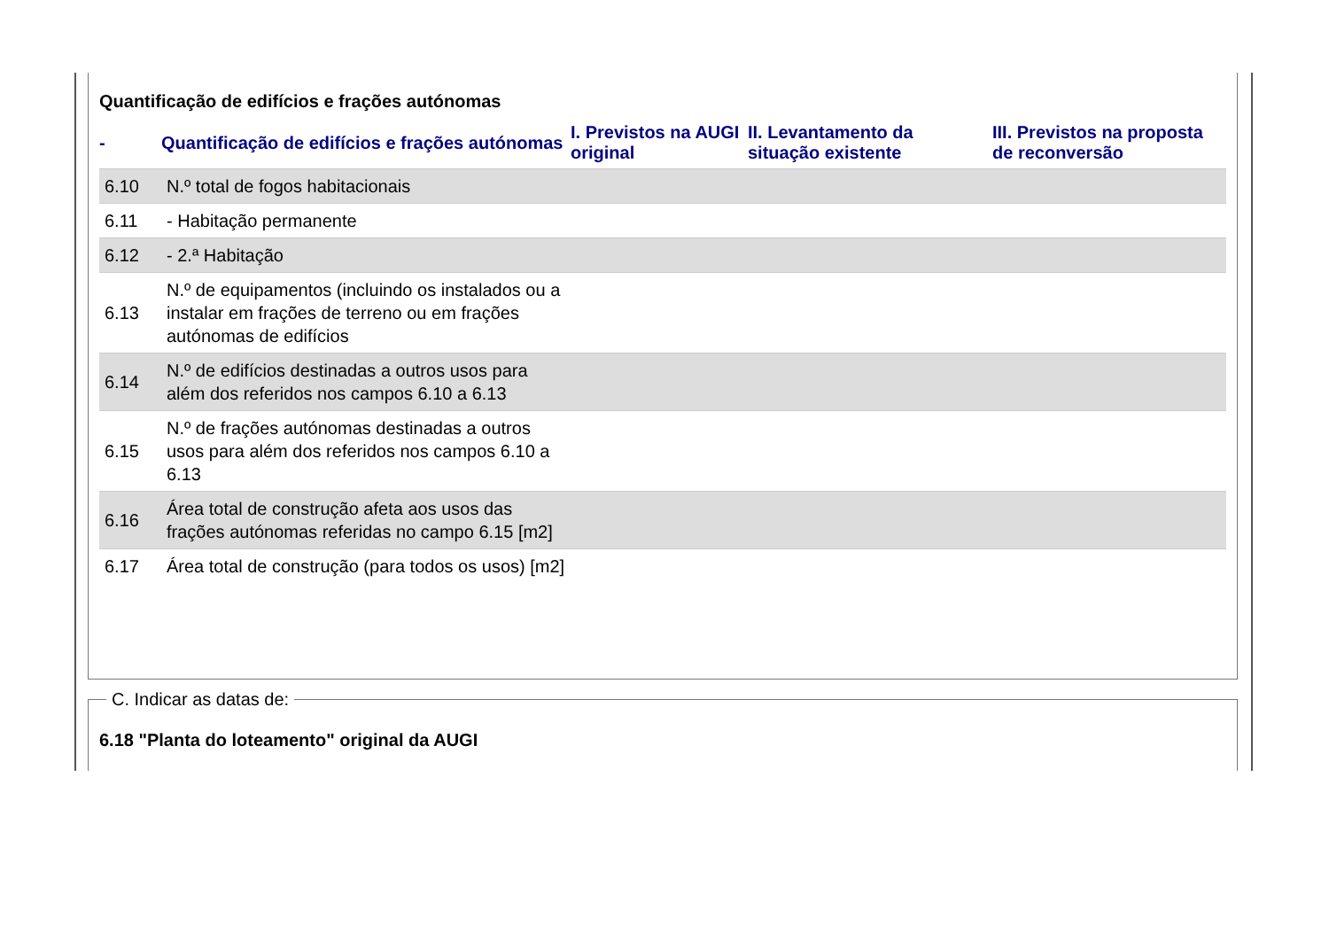Quantificação de edifícios e frações autónomas
| - | Quantificação de edifícios e frações autónomas | I. Previstos na AUGI original | II. Levantamento da situação existente | III. Previstos na proposta de reconversão |
| --- | --- | --- | --- | --- |
| 6.10 | N.º total de fogos habitacionais | | | |
| 6.11 | - Habitação permanente | | | |
| 6.12 | - 2.ª Habitação | | | |
| 6.13 | N.º de equipamentos (incluindo os instalados ou a instalar em frações de terreno ou em frações autónomas de edifícios | | | |
| 6.14 | N.º de edifícios destinadas a outros usos para além dos referidos nos campos 6.10 a 6.13 | | | |
| 6.15 | N.º de frações autónomas destinadas a outros usos para além dos referidos nos campos 6.10 a 6.13 | | | |
| 6.16 | Área total de construção afeta aos usos das frações autónomas referidas no campo 6.15 [m2] | | | |
| 6.17 | Área total de construção (para todos os usos) [m2] | | | |
C. Indicar as datas de:
6.18 "Planta do loteamento" original da AUGI